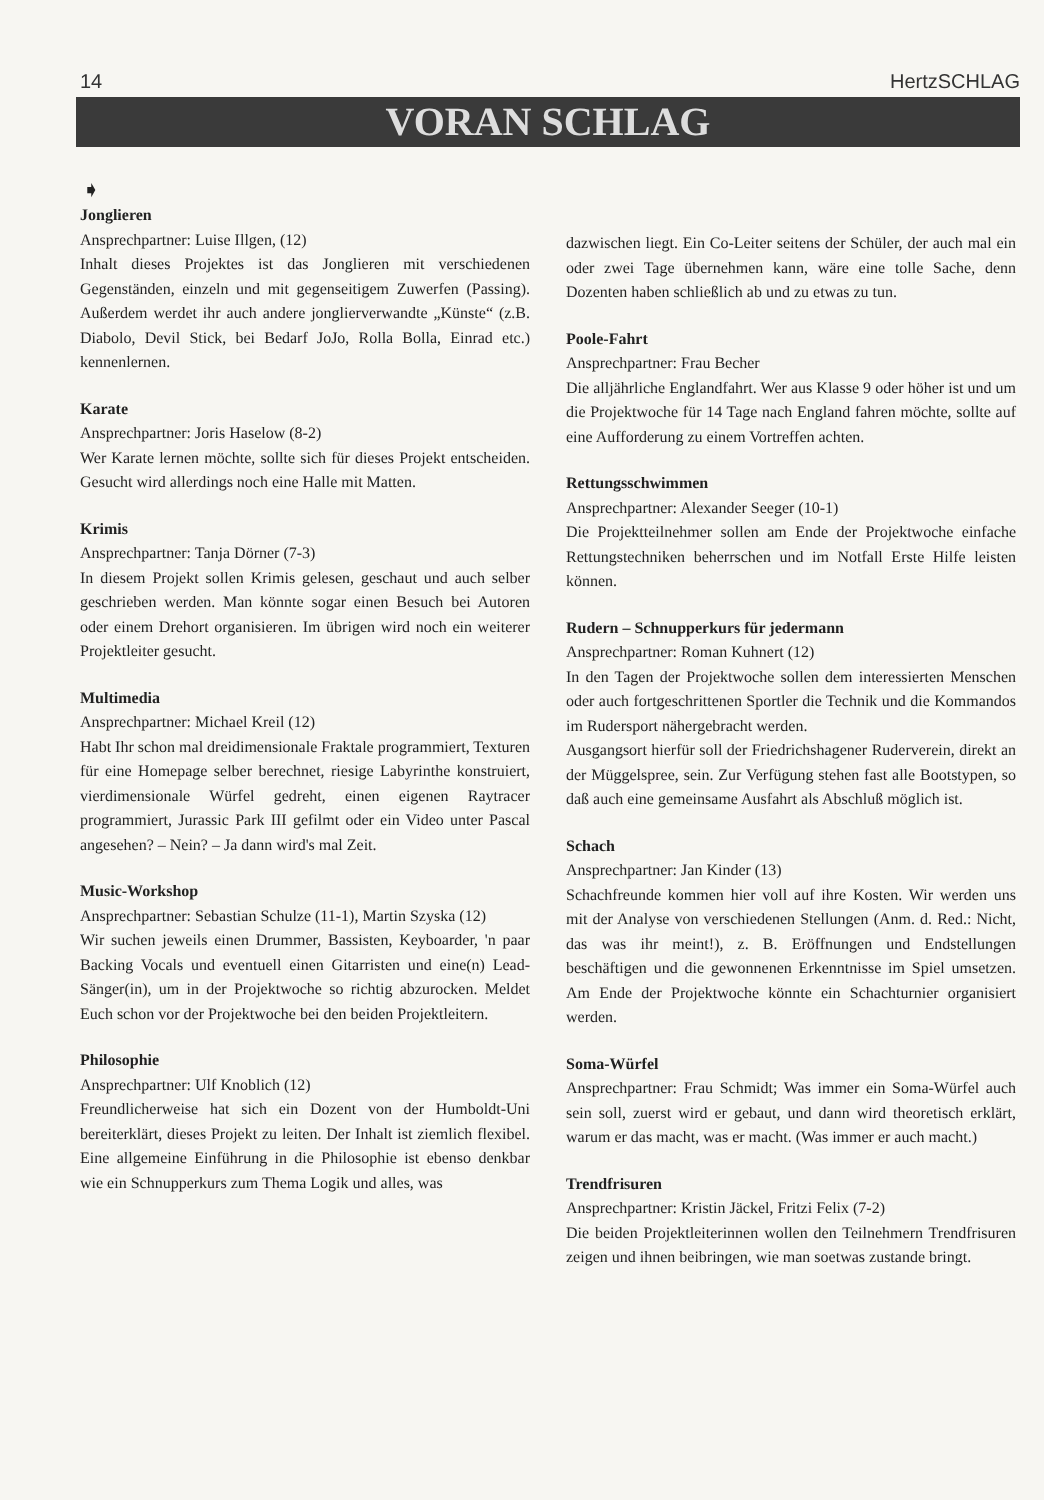14 HertzSCHLAG
VORAN SCHLAG
➧
Jonglieren
Ansprechpartner: Luise Illgen, (12)
Inhalt dieses Projektes ist das Jonglieren mit verschiedenen Gegenständen, einzeln und mit gegenseitigem Zuwerfen (Passing). Außerdem werdet ihr auch andere jonglierverwandte „Künste“ (z.B. Diabolo, Devil Stick, bei Bedarf JoJo, Rolla Bolla, Einrad etc.) kennenlernen.
Karate
Ansprechpartner: Joris Haselow (8-2)
Wer Karate lernen möchte, sollte sich für dieses Projekt entscheiden. Gesucht wird allerdings noch eine Halle mit Matten.
Krimis
Ansprechpartner: Tanja Dörner (7-3)
In diesem Projekt sollen Krimis gelesen, geschaut und auch selber geschrieben werden. Man könnte sogar einen Besuch bei Autoren oder einem Drehort organisieren. Im übrigen wird noch ein weiterer Projektleiter gesucht.
Multimedia
Ansprechpartner: Michael Kreil (12)
Habt Ihr schon mal dreidimensionale Fraktale programmiert, Texturen für eine Homepage selber berechnet, riesige Labyrinthe konstruiert, vierdimensionale Würfel gedreht, einen eigenen Raytracer programmiert, Jurassic Park III gefilmt oder ein Video unter Pascal angesehen? – Nein? – Ja dann wird's mal Zeit.
Music-Workshop
Ansprechpartner: Sebastian Schulze (11-1), Martin Szyska (12)
Wir suchen jeweils einen Drummer, Bassisten, Keyboarder, 'n paar Backing Vocals und eventuell einen Gitarristen und eine(n) Lead-Sänger(in), um in der Projektwoche so richtig abzurocken. Meldet Euch schon vor der Projektwoche bei den beiden Projektleitern.
Philosophie
Ansprechpartner: Ulf Knoblich (12)
Freundlicherweise hat sich ein Dozent von der Humboldt-Uni bereiterklärt, dieses Projekt zu leiten. Der Inhalt ist ziemlich flexibel. Eine allgemeine Einführung in die Philosophie ist ebenso denkbar wie ein Schnupperkurs zum Thema Logik und alles, was
dazwischen liegt. Ein Co-Leiter seitens der Schüler, der auch mal ein oder zwei Tage übernehmen kann, wäre eine tolle Sache, denn Dozenten haben schließlich ab und zu etwas zu tun.
Poole-Fahrt
Ansprechpartner: Frau Becher
Die alljährliche Englandfahrt. Wer aus Klasse 9 oder höher ist und um die Projektwoche für 14 Tage nach England fahren möchte, sollte auf eine Aufforderung zu einem Vortreffen achten.
Rettungsschwimmen
Ansprechpartner: Alexander Seeger (10-1)
Die Projektteilnehmer sollen am Ende der Projektwoche einfache Rettungstechniken beherrschen und im Notfall Erste Hilfe leisten können.
Rudern – Schnupperkurs für jedermann
Ansprechpartner: Roman Kuhnert (12)
In den Tagen der Projektwoche sollen dem interessierten Menschen oder auch fortgeschrittenen Sportler die Technik und die Kommandos im Rudersport nähergebracht werden.
Ausgangsort hierfür soll der Friedrichshagener Ruderverein, direkt an der Müggelspree, sein. Zur Verfügung stehen fast alle Bootstypen, so daß auch eine gemeinsame Ausfahrt als Abschluß möglich ist.
Schach
Ansprechpartner: Jan Kinder (13)
Schachfreunde kommen hier voll auf ihre Kosten. Wir werden uns mit der Analyse von verschiedenen Stellungen (Anm. d. Red.: Nicht, das was ihr meint!), z. B. Eröffnungen und Endstellungen beschäftigen und die gewonnenen Erkenntnisse im Spiel umsetzen. Am Ende der Projektwoche könnte ein Schachturnier organisiert werden.
Soma-Würfel
Ansprechpartner: Frau Schmidt; Was immer ein Soma-Würfel auch sein soll, zuerst wird er gebaut, und dann wird theoretisch erklärt, warum er das macht, was er macht. (Was immer er auch macht.)
Trendfrisuren
Ansprechpartner: Kristin Jäckel, Fritzi Felix (7-2)
Die beiden Projektleiterinnen wollen den Teilnehmern Trendfrisuren zeigen und ihnen beibringen, wie man soetwas zustande bringt.